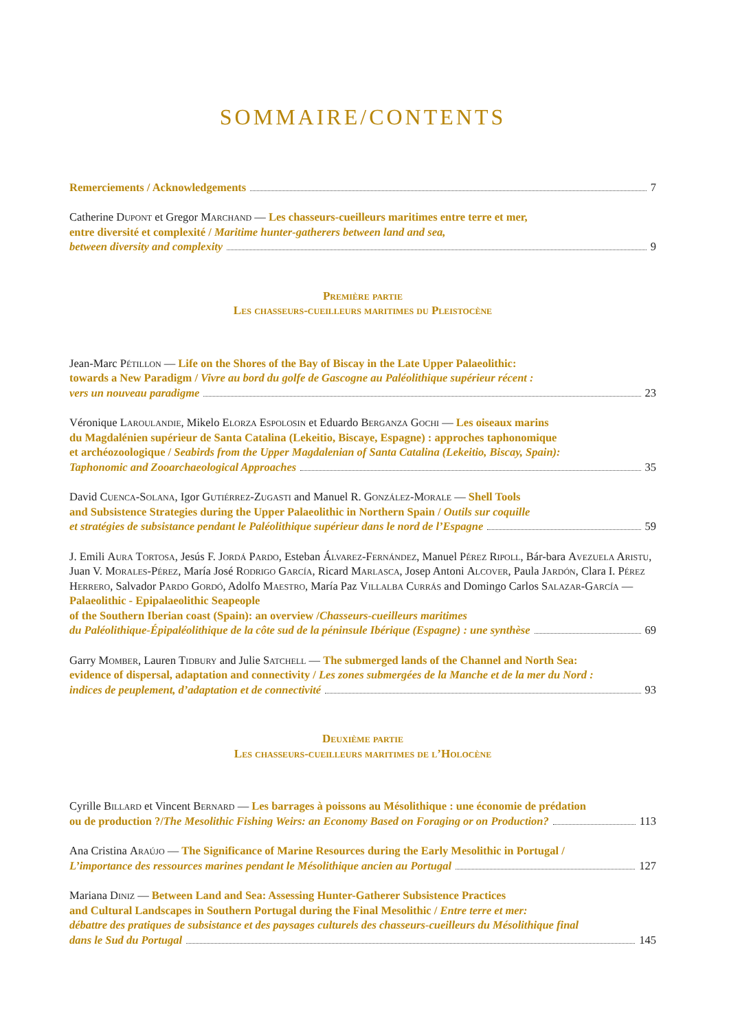SOMMAIRE/CONTENTS
Remerciements / Acknowledgements 7
Catherine Dupont et Gregor Marchand — Les chasseurs-cueilleurs maritimes entre terre et mer,
entre diversité et complexité / Maritime hunter-gatherers between land and sea,
between diversity and complexity 9
Première partie
Les chasseurs-cueilleurs maritimes du Pleistocène
Jean-Marc Pétillon — Life on the Shores of the Bay of Biscay in the Late Upper Palaeolithic:
towards a New Paradigm / Vivre au bord du golfe de Gascogne au Paléolithique supérieur récent :
vers un nouveau paradigme 23
Véronique Laroulandie, Mikelo Elorza Espolosin et Eduardo Berganza Gochi — Les oiseaux marins
du Magdalénien supérieur de Santa Catalina (Lekeitio, Biscaye, Espagne) : approches taphonomique
et archéozoologique / Seabirds from the Upper Magdalenian of Santa Catalina (Lekeitio, Biscay, Spain):
Taphonomic and Zooarchaeological Approaches 35
David Cuenca-Solana, Igor Gutiérrez-Zugasti and Manuel R. González-Morale — Shell Tools
and Subsistence Strategies during the Upper Palaeolithic in Northern Spain / Outils sur coquille
et stratégies de subsistance pendant le Paléolithique supérieur dans le nord de l’Espagne 59
J. Emili Aura Tortosa, Jesús F. Jordá Pardo, Esteban Álvarez-Fernández, Manuel Pérez Ripoll, Bár-bara Avezuela Aristu, Juan V. Morales-Pérez, María José Rodrigo García, Ricard Marlasca, Josep Antoni Alcover, Paula Jardón, Clara I. Pérez Herrero, Salvador Pardo Gordó, Adolfo Maestro, María Paz Villalba Currás and Domingo Carlos Salazar-García — Palaeolithic - Epipalaeolithic Seapeople
of the Southern Iberian coast (Spain): an overview /Chasseurs-cueilleurs maritimes
du Paléolithique-Épipaléolithique de la côte sud de la péninsule Ibérique (Espagne) : une synthèse 69
Garry Momber, Lauren Tidbury and Julie Satchell — The submerged lands of the Channel and North Sea:
evidence of dispersal, adaptation and connectivity / Les zones submergées de la Manche et de la mer du Nord :
indices de peuplement, d’adaptation et de connectivité 93
Deuxième partie
Les chasseurs-cueilleurs maritimes de l’Holocène
Cyrille Billard et Vincent Bernard — Les barrages à poissons au Mésolithique : une économie de prédation
ou de production ?/The Mesolithic Fishing Weirs: an Economy Based on Foraging or on Production? 113
Ana Cristina Araújo — The Significance of Marine Resources during the Early Mesolithic in Portugal /
L’importance des ressources marines pendant le Mésolithique ancien au Portugal 127
Mariana Diniz — Between Land and Sea: Assessing Hunter-Gatherer Subsistence Practices
and Cultural Landscapes in Southern Portugal during the Final Mesolithic / Entre terre et mer:
débattre des pratiques de subsistance et des paysages culturels des chasseurs-cueilleurs du Mésolithique final
dans le Sud du Portugal 145